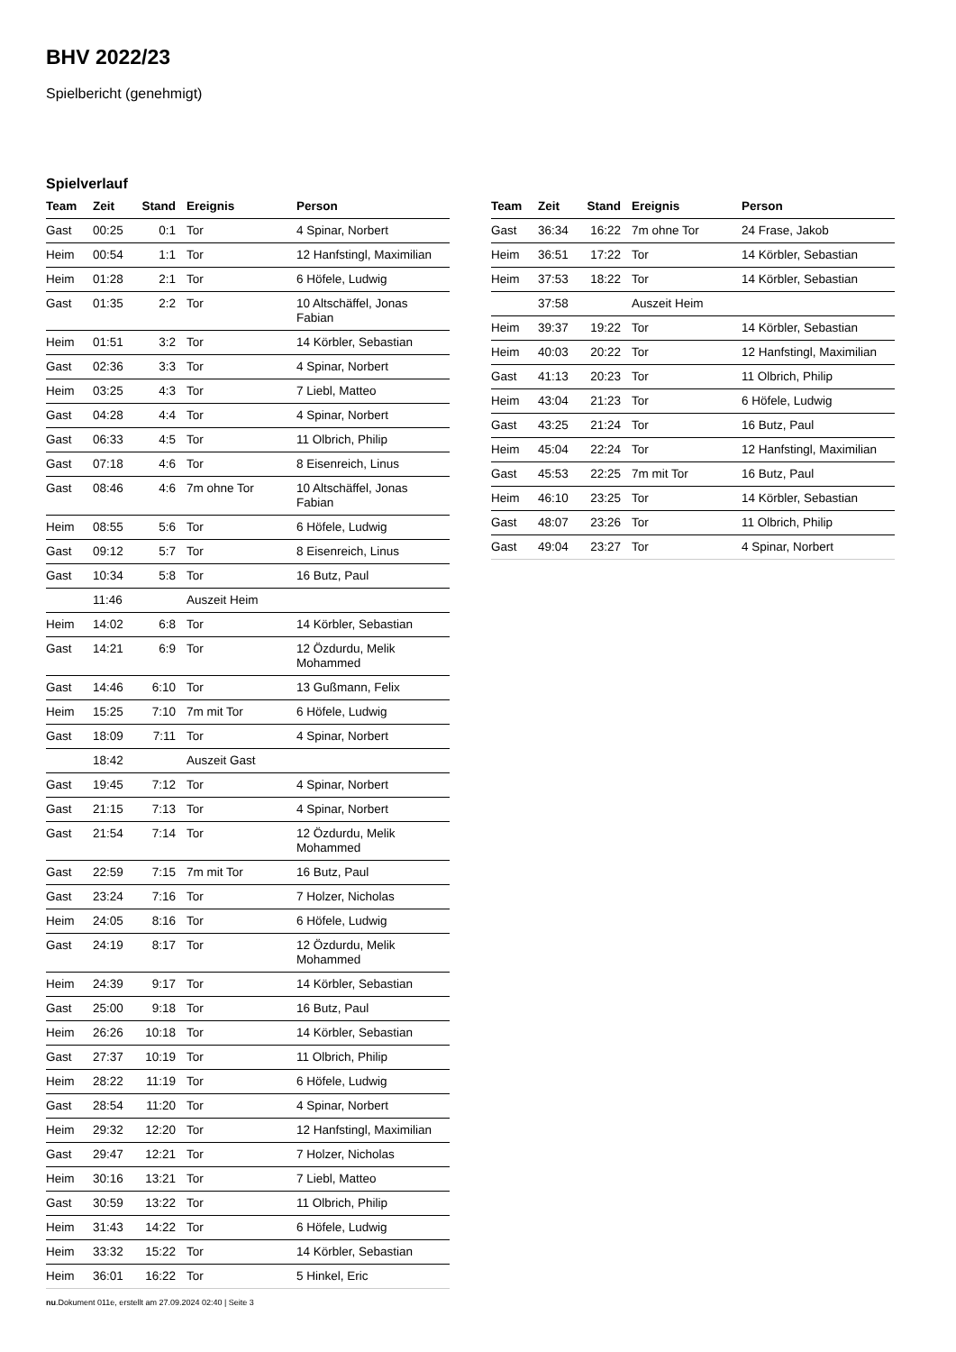BHV 2022/23
Spielbericht (genehmigt)
Spielverlauf
| Team | Zeit | Stand | Ereignis | Person |
| --- | --- | --- | --- | --- |
| Gast | 00:25 | 0:1 | Tor | 4 Spinar, Norbert |
| Heim | 00:54 | 1:1 | Tor | 12 Hanfstingl, Maximilian |
| Heim | 01:28 | 2:1 | Tor | 6 Höfele, Ludwig |
| Gast | 01:35 | 2:2 | Tor | 10 Altschäffel, Jonas Fabian |
| Heim | 01:51 | 3:2 | Tor | 14 Körbler, Sebastian |
| Gast | 02:36 | 3:3 | Tor | 4 Spinar, Norbert |
| Heim | 03:25 | 4:3 | Tor | 7 Liebl, Matteo |
| Gast | 04:28 | 4:4 | Tor | 4 Spinar, Norbert |
| Gast | 06:33 | 4:5 | Tor | 11 Olbrich, Philip |
| Gast | 07:18 | 4:6 | Tor | 8 Eisenreich, Linus |
| Gast | 08:46 | 4:6 | 7m ohne Tor | 10 Altschäffel, Jonas Fabian |
| Heim | 08:55 | 5:6 | Tor | 6 Höfele, Ludwig |
| Gast | 09:12 | 5:7 | Tor | 8 Eisenreich, Linus |
| Gast | 10:34 | 5:8 | Tor | 16 Butz, Paul |
| | 11:46 | | Auszeit Heim | |
| Heim | 14:02 | 6:8 | Tor | 14 Körbler, Sebastian |
| Gast | 14:21 | 6:9 | Tor | 12 Özdurdu, Melik Mohammed |
| Gast | 14:46 | 6:10 | Tor | 13 Gußmann, Felix |
| Heim | 15:25 | 7:10 | 7m mit Tor | 6 Höfele, Ludwig |
| Gast | 18:09 | 7:11 | Tor | 4 Spinar, Norbert |
| | 18:42 | | Auszeit Gast | |
| Gast | 19:45 | 7:12 | Tor | 4 Spinar, Norbert |
| Gast | 21:15 | 7:13 | Tor | 4 Spinar, Norbert |
| Gast | 21:54 | 7:14 | Tor | 12 Özdurdu, Melik Mohammed |
| Gast | 22:59 | 7:15 | 7m mit Tor | 16 Butz, Paul |
| Gast | 23:24 | 7:16 | Tor | 7 Holzer, Nicholas |
| Heim | 24:05 | 8:16 | Tor | 6 Höfele, Ludwig |
| Gast | 24:19 | 8:17 | Tor | 12 Özdurdu, Melik Mohammed |
| Heim | 24:39 | 9:17 | Tor | 14 Körbler, Sebastian |
| Gast | 25:00 | 9:18 | Tor | 16 Butz, Paul |
| Heim | 26:26 | 10:18 | Tor | 14 Körbler, Sebastian |
| Gast | 27:37 | 10:19 | Tor | 11 Olbrich, Philip |
| Heim | 28:22 | 11:19 | Tor | 6 Höfele, Ludwig |
| Gast | 28:54 | 11:20 | Tor | 4 Spinar, Norbert |
| Heim | 29:32 | 12:20 | Tor | 12 Hanfstingl, Maximilian |
| Gast | 29:47 | 12:21 | Tor | 7 Holzer, Nicholas |
| Heim | 30:16 | 13:21 | Tor | 7 Liebl, Matteo |
| Gast | 30:59 | 13:22 | Tor | 11 Olbrich, Philip |
| Heim | 31:43 | 14:22 | Tor | 6 Höfele, Ludwig |
| Heim | 33:32 | 15:22 | Tor | 14 Körbler, Sebastian |
| Heim | 36:01 | 16:22 | Tor | 5 Hinkel, Eric |
| Team | Zeit | Stand | Ereignis | Person |
| --- | --- | --- | --- | --- |
| Gast | 36:34 | 16:22 | 7m ohne Tor | 24 Frase, Jakob |
| Heim | 36:51 | 17:22 | Tor | 14 Körbler, Sebastian |
| Heim | 37:53 | 18:22 | Tor | 14 Körbler, Sebastian |
| | 37:58 | | Auszeit Heim | |
| Heim | 39:37 | 19:22 | Tor | 14 Körbler, Sebastian |
| Heim | 40:03 | 20:22 | Tor | 12 Hanfstingl, Maximilian |
| Gast | 41:13 | 20:23 | Tor | 11 Olbrich, Philip |
| Heim | 43:04 | 21:23 | Tor | 6 Höfele, Ludwig |
| Gast | 43:25 | 21:24 | Tor | 16 Butz, Paul |
| Heim | 45:04 | 22:24 | Tor | 12 Hanfstingl, Maximilian |
| Gast | 45:53 | 22:25 | 7m mit Tor | 16 Butz, Paul |
| Heim | 46:10 | 23:25 | Tor | 14 Körbler, Sebastian |
| Gast | 48:07 | 23:26 | Tor | 11 Olbrich, Philip |
| Gast | 49:04 | 23:27 | Tor | 4 Spinar, Norbert |
nu.Dokument 011e, erstellt am 27.09.2024 02:40 | Seite 3